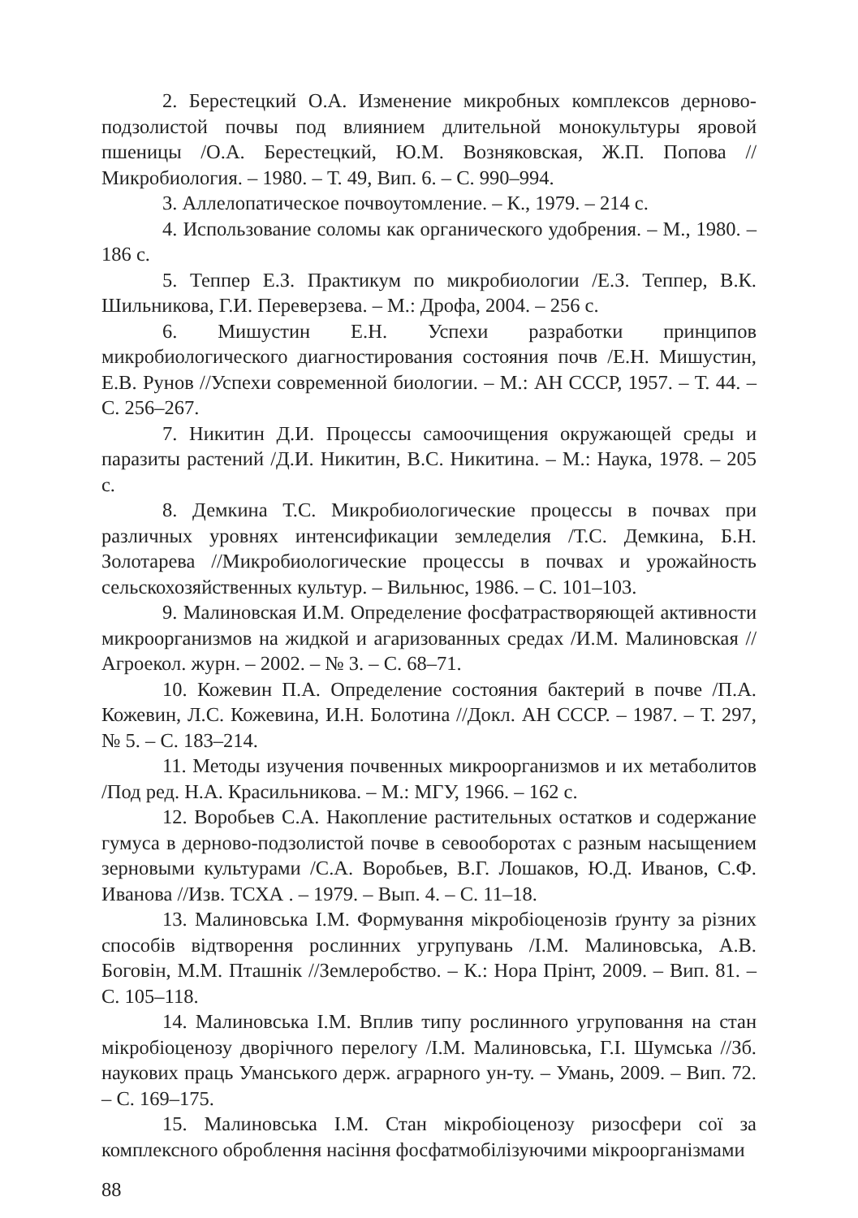2. Берестецкий О.А. Изменение микробных комплексов дерново-подзолистой почвы под влиянием длительной монокультуры яровой пшеницы /О.А. Берестецкий, Ю.М. Возняковская, Ж.П. Попова //Микробиология. – 1980. – Т. 49, Вип. 6. – С. 990–994.
3. Аллелопатическое почвоутомление. – К., 1979. – 214 с.
4. Использование соломы как органического удобрения. – М., 1980. – 186 с.
5. Теппер Е.З. Практикум по микробиологии /Е.З. Теппер, В.К. Шильникова, Г.И. Переверзева. – М.: Дрофа, 2004. – 256 с.
6. Мишустин Е.Н. Успехи разработки принципов микробиологического диагностирования состояния почв /Е.Н. Мишустин, Е.В. Рунов //Успехи современной биологии. – М.: АН СССР, 1957. – Т. 44. – С. 256–267.
7. Никитин Д.И. Процессы самоочищения окружающей среды и паразиты растений /Д.И. Никитин, В.С. Никитина. – М.: Наука, 1978. – 205 с.
8. Демкина Т.С. Микробиологические процессы в почвах при различных уровнях интенсификации земледелия /Т.С. Демкина, Б.Н. Золотарева //Микробиологические процессы в почвах и урожайность сельскохозяйственных культур. – Вильнюс, 1986. – С. 101–103.
9. Малиновская И.М. Определение фосфатрастворяющей активности микроорганизмов на жидкой и агаризованных средах /И.М. Малиновская //Агроекол. журн. – 2002. – № 3. – С. 68–71.
10. Кожевин П.А. Определение состояния бактерий в почве /П.А. Кожевин, Л.С. Кожевина, И.Н. Болотина //Докл. АН СССР. – 1987. – Т. 297, № 5. – С. 183–214.
11. Методы изучения почвенных микроорганизмов и их метаболитов /Под ред. Н.А. Красильникова. – М.: МГУ, 1966. – 162 с.
12. Воробьев С.А. Накопление растительных остатков и содержание гумуса в дерново-подзолистой почве в севооборотах с разным насыщением зерновыми культурами /С.А. Воробьев, В.Г. Лошаков, Ю.Д. Иванов, С.Ф. Иванова //Изв. ТСХА . – 1979. – Вып. 4. – С. 11–18.
13. Малиновська І.М. Формування мікробіоценозів ґрунту за різних способів відтворення рослинних угрупувань /І.М. Малиновська, А.В. Боговін, М.М. Пташнік //Землеробство. – К.: Нора Прінт, 2009. – Вип. 81. – С. 105–118.
14. Малиновська І.М. Вплив типу рослинного угруповання на стан мікробіоценозу дворічного перелогу /І.М. Малиновська, Г.І. Шумська //Зб. наукових праць Уманського держ. аграрного ун-ту. – Умань, 2009. – Вип. 72. – С. 169–175.
15. Малиновська І.М. Стан мікробіоценозу ризосфери сої за комплексного оброблення насіння фосфатмобілізуючими мікроорганізмами
88